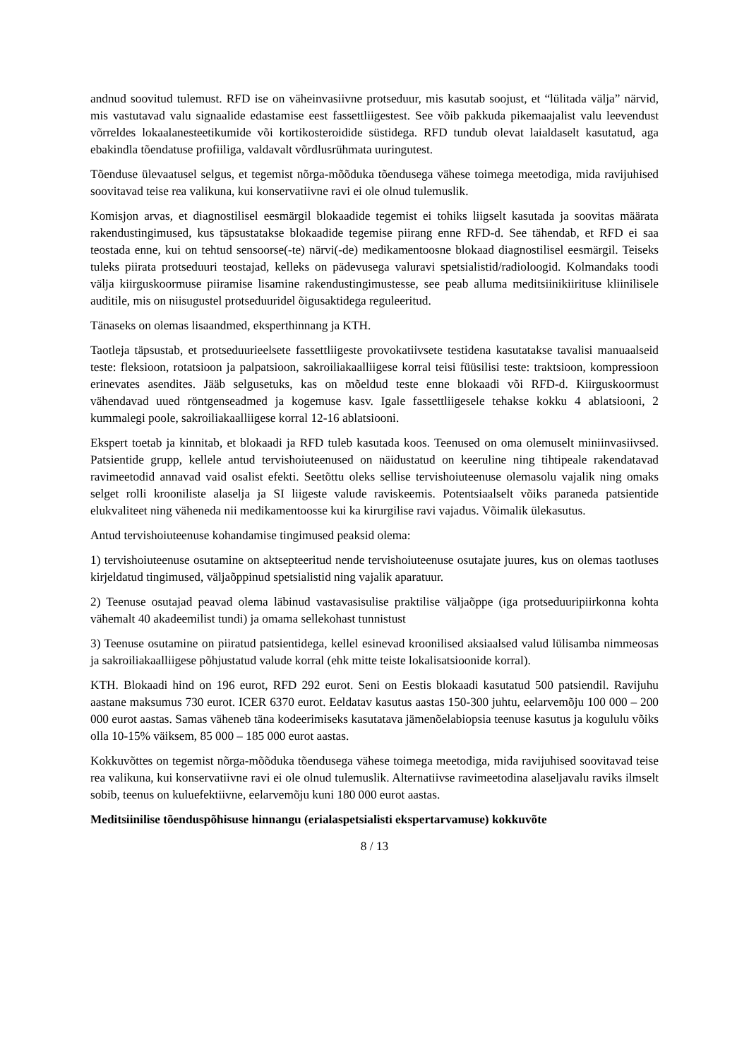andnud soovitud tulemust. RFD ise on väheinvasiivne protseduur, mis kasutab soojust, et “lülitada välja” närvid, mis vastutavad valu signaalide edastamise eest fassettliigestest. See võib pakkuda pikemaajalist valu leevendust võrreldes lokaalanesteetikumide või kortikosteroidide süstidega. RFD tundub olevat laialdaselt kasutatud, aga ebakindla tõendatuse profiiliga, valdavalt võrdlusrühmata uuringutest.
Tõenduse ülevaatusel selgus, et tegemist nõrga-mõõduka tõendusega vähese toimega meetodiga, mida ravijuhised soovitavad teise rea valikuna, kui konservatiivne ravi ei ole olnud tulemuslik.
Komisjon arvas, et diagnostilisel eesmärgil blokaadide tegemist ei tohiks liigselt kasutada ja soovitas määrata rakendustingimused, kus täpsustatakse blokaadide tegemise piirang enne RFD-d. See tähendab, et RFD ei saa teostada enne, kui on tehtud sensoorse(-te) närvi(-de) medikamentoosne blokaad diagnostilisel eesmärgil. Teiseks tuleks piirata protseduuri teostajad, kelleks on pädevusega valuravi spetsialistid/radioloogid. Kolmandaks toodi välja kiirguskoormuse piiramise lisamine rakendustingimustesse, see peab alluma meditsiinikiirituse kliinilisele auditile, mis on niisugustel protseduuridel õigusaktidega reguleeritud.
Tänaseks on olemas lisaandmed, eksperthinnang ja KTH.
Taotleja täpsustab, et protseduurieelsete fassettliigeste provokatiivsete testidena kasutatakse tavalisi manuaalseid teste: fleksioon, rotatsioon ja palpatsioon, sakroiliakaalliigese korral teisi füüsilisi teste: traktsioon, kompressioon erinevates asendites. Jääb selgusetuks, kas on mõeldud teste enne blokaadi või RFD-d. Kiirguskoormust vähendavad uued röntgenseadmed ja kogemuse kasv. Igale fassettliigesele tehakse kokku 4 ablatsiooni, 2 kummalegi poole, sakroiliakaalliigese korral 12-16 ablatsiooni.
Ekspert toetab ja kinnitab, et blokaadi ja RFD tuleb kasutada koos. Teenused on oma olemuselt miniinvasiivsed. Patsientide grupp, kellele antud tervishoiuteenused on näidustatud on keeruline ning tihtipeale rakendatavad ravimeetodid annavad vaid osalist efekti. Seetõttu oleks sellise tervishoiuteenuse olemasolu vajalik ning omaks selget rolli krooniliste alaselja ja SI liigeste valude raviskeemis. Potentsiaalselt võiks paraneda patsientide elukvaliteet ning väheneda nii medikamentoosse kui ka kirurgilise ravi vajadus. Võimalik ülekasutus.
Antud tervishoiuteenuse kohandamise tingimused peaksid olema:
1) tervishoiuteenuse osutamine on aktsepteeritud nende tervishoiuteenuse osutajate juures, kus on olemas taotluses kirjeldatud tingimused, väljaõppinud spetsialistid ning vajalik aparatuur.
2) Teenuse osutajad peavad olema läbinud vastavasisulise praktilise väljaõppe (iga protseduuripiirkonna kohta vähemalt 40 akadeemilist tundi) ja omama sellekohast tunnistust
3) Teenuse osutamine on piiratud patsientidega, kellel esinevad kroonilised aksiaalsed valud lülisamba nimmeosas ja sakroiliakaalliigese põhjustatud valude korral (ehk mitte teiste lokalisatsioonide korral).
KTH. Blokaadi hind on 196 eurot, RFD 292 eurot. Seni on Eestis blokaadi kasutatud 500 patsiendil. Ravijuhu aastane maksumus 730 eurot. ICER 6370 eurot. Eeldatav kasutus aastas 150-300 juhtu, eelarvemõju 100 000 – 200 000 eurot aastas. Samas väheneb täna kodeerimiseks kasutatava jämenõelabiopsia teenuse kasutus ja kogululu võiks olla 10-15% väiksem, 85 000 – 185 000 eurot aastas.
Kokkuvõttes on tegemist nõrga-mõõduka tõendusega vähese toimega meetodiga, mida ravijuhised soovitavad teise rea valikuna, kui konservatiivne ravi ei ole olnud tulemuslik. Alternatiivse ravimeetodina alaseljavalu raviks ilmselt sobib, teenus on kuluefektiivne, eelarvemõju kuni 180 000 eurot aastas.
Meditsiinilise tõenduspõhisuse hinnangu (erialaspetsialisti ekspertarvamuse) kokkuvõte
8 / 13